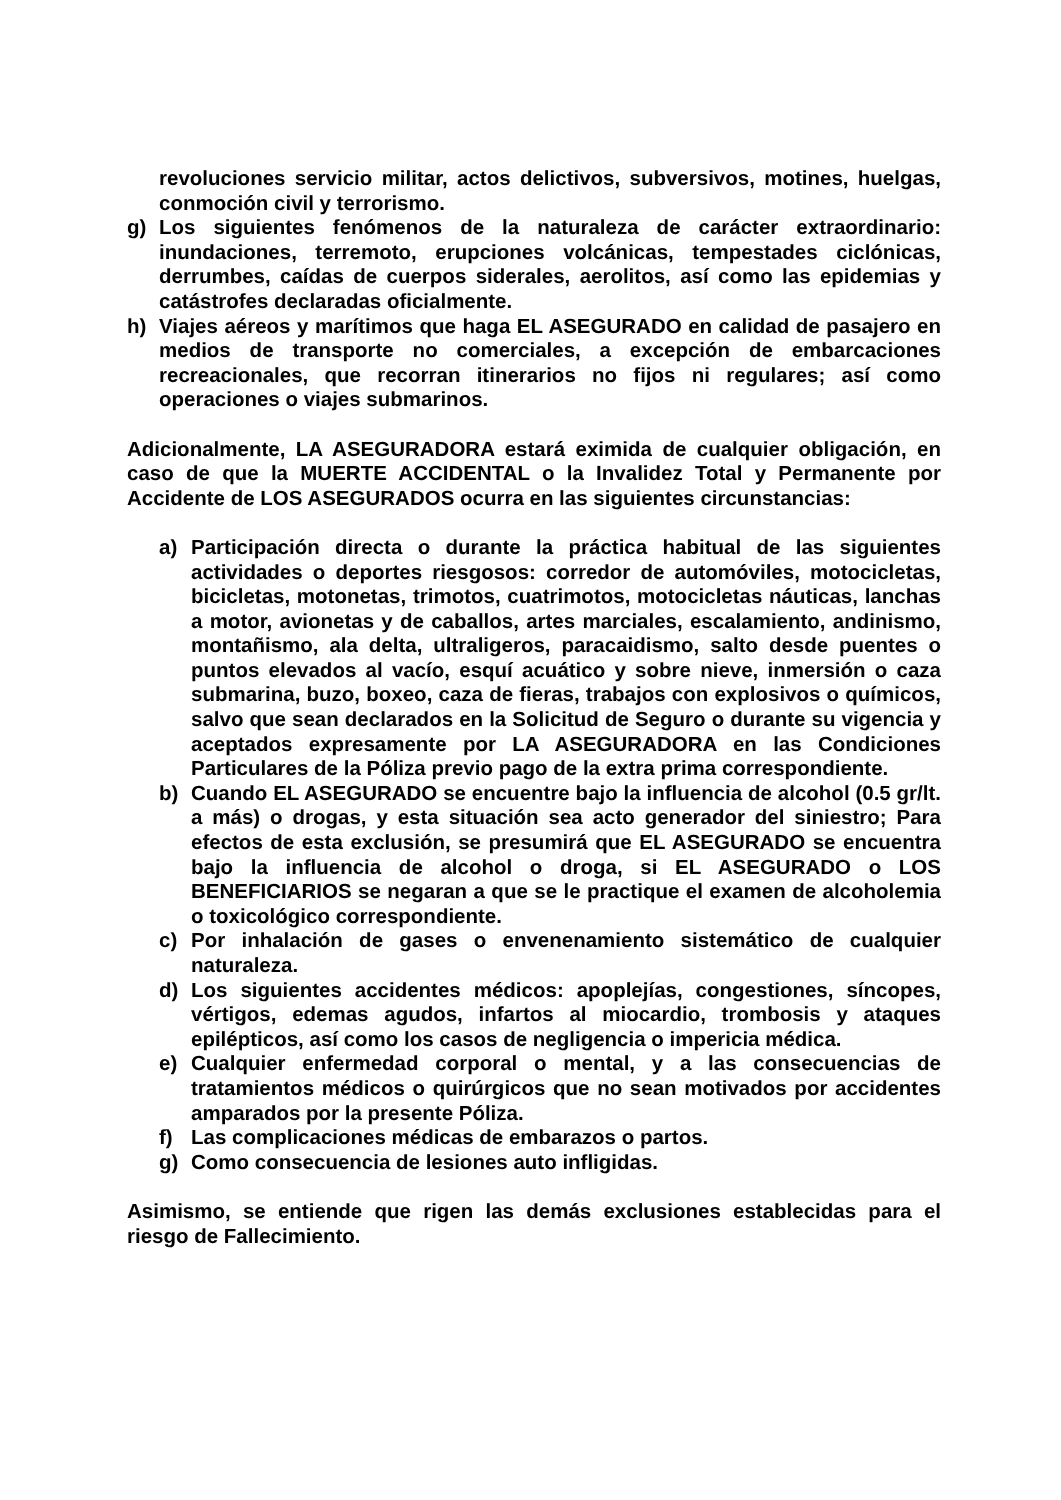revoluciones servicio militar, actos delictivos, subversivos, motines, huelgas, conmoción civil y terrorismo.
g) Los siguientes fenómenos de la naturaleza de carácter extraordinario: inundaciones, terremoto, erupciones volcánicas, tempestades ciclónicas, derrumbes, caídas de cuerpos siderales, aerolitos, así como las epidemias y catástrofes declaradas oficialmente.
h) Viajes aéreos y marítimos que haga EL ASEGURADO en calidad de pasajero en medios de transporte no comerciales, a excepción de embarcaciones recreacionales, que recorran itinerarios no fijos ni regulares; así como operaciones o viajes submarinos.
Adicionalmente, LA ASEGURADORA estará eximida de cualquier obligación, en caso de que la MUERTE ACCIDENTAL o la Invalidez Total y Permanente por Accidente de LOS ASEGURADOS ocurra en las siguientes circunstancias:
a) Participación directa o durante la práctica habitual de las siguientes actividades o deportes riesgosos: corredor de automóviles, motocicletas, bicicletas, motonetas, trimotos, cuatrimotos, motocicletas náuticas, lanchas a motor, avionetas y de caballos, artes marciales, escalamiento, andinismo, montañismo, ala delta, ultraligeros, paracaidismo, salto desde puentes o puntos elevados al vacío, esquí acuático y sobre nieve, inmersión o caza submarina, buzo, boxeo, caza de fieras, trabajos con explosivos o químicos, salvo que sean declarados en la Solicitud de Seguro o durante su vigencia y aceptados expresamente por LA ASEGURADORA en las Condiciones Particulares de la Póliza previo pago de la extra prima correspondiente.
b) Cuando EL ASEGURADO se encuentre bajo la influencia de alcohol (0.5 gr/lt. a más) o drogas, y esta situación sea acto generador del siniestro; Para efectos de esta exclusión, se presumirá que EL ASEGURADO se encuentra bajo la influencia de alcohol o droga, si EL ASEGURADO o LOS BENEFICIARIOS se negaran a que se le practique el examen de alcoholemia o toxicológico correspondiente.
c) Por inhalación de gases o envenenamiento sistemático de cualquier naturaleza.
d) Los siguientes accidentes médicos: apoplejías, congestiones, síncopes, vértigos, edemas agudos, infartos al miocardio, trombosis y ataques epilépticos, así como los casos de negligencia o impericia médica.
e) Cualquier enfermedad corporal o mental, y a las consecuencias de tratamientos médicos o quirúrgicos que no sean motivados por accidentes amparados por la presente Póliza.
f) Las complicaciones médicas de embarazos o partos.
g) Como consecuencia de lesiones auto infligidas.
Asimismo, se entiende que rigen las demás exclusiones establecidas para el riesgo de Fallecimiento.